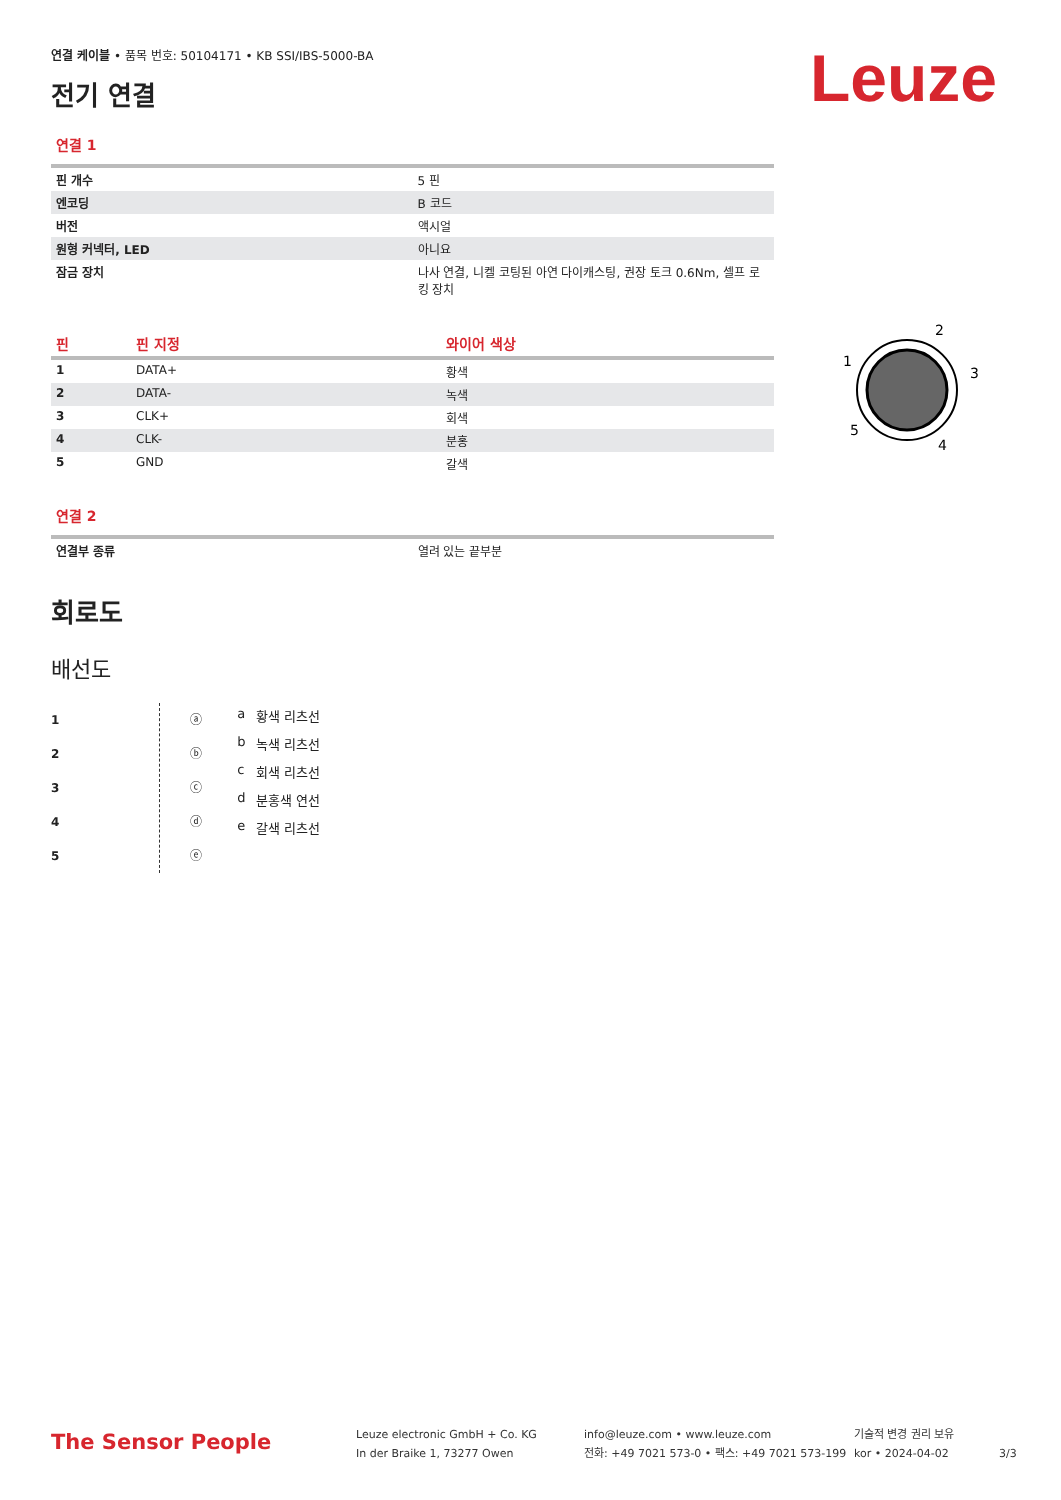Leuze
연결 케이블 • 품목 번호: 50104171 • KB SSI/IBS-5000-BA
전기 연결
연결 1
| 핀 개수 | 5 핀 |
| 엔코딩 | B 코드 |
| 버전 | 액시얼 |
| 원형 커넥터, LED | 아니요 |
| 잠금 장치 | 나사 연결, 니켈 코팅된 아연 다이캐스팅, 권장 토크 0.6Nm, 셀프 로킹 장치 |
| 핀 | 핀 지정 | 와이어 색상 |
| --- | --- | --- |
| 1 | DATA+ | 황색 |
| 2 | DATA- | 녹색 |
| 3 | CLK+ | 회색 |
| 4 | CLK- | 분홍 |
| 5 | GND | 갈색 |
연결 2
| 연결부 종류 | 열려 있는 끝부분 |
회로도
배선도
1
2
3
4
5
ⓐ
ⓑ
ⓒ
ⓓ
ⓔ
| a | 황색 리츠선 |
| b | 녹색 리츠선 |
| c | 회색 리츠선 |
| d | 분홍색 연선 |
| e | 갈색 리츠선 |
2
1
3
5
4
The Sensor People
Leuze electronic GmbH + Co. KG
In der Braike 1, 73277 Owen
info@leuze.com • www.leuze.com
전화: +49 7021 573-0 • 팩스: +49 7021 573-199
기술적 변경 권리 보유
kor • 2024-04-02
3/3